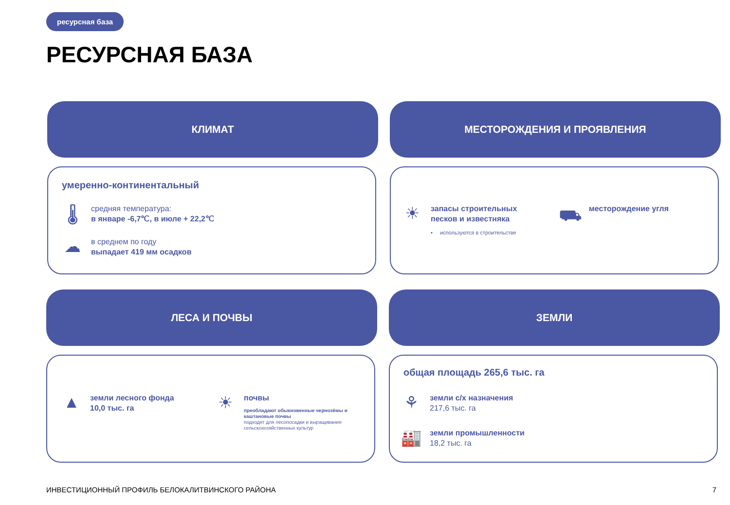ресурсная база
РЕСУРСНАЯ БАЗА
КЛИМАТ МЕСТОРОЖДЕНИЯ И ПРОЯВЛЕНИЯ
умеренно-континентальный
🌡
средняя температура:
в январе -6,7℃, в июле + 22,2℃
☁
в среднем по году
выпадает 419 мм осадков
☀
запасы строительных
песков и известняка
• используются в строительстве
⛟
месторождение угля
ЛЕСА И ПОЧВЫ ЗЕМЛИ
▲
земли лесного фонда
10,0 тыс. га
☀
почвы
преобладают обыкновенные чернозёмы и каштановые почвы
подходят для лесопосадки и выращивания сельскохозяйственных культур
общая площадь 265,6 тыс. га
⚘
земли с/х назначения
217,6 тыс. га
🏭
земли промышленности
18,2 тыс. га
ИНВЕСТИЦИОННЫЙ ПРОФИЛЬ БЕЛОКАЛИТВИНСКОГО РАЙОНА
7